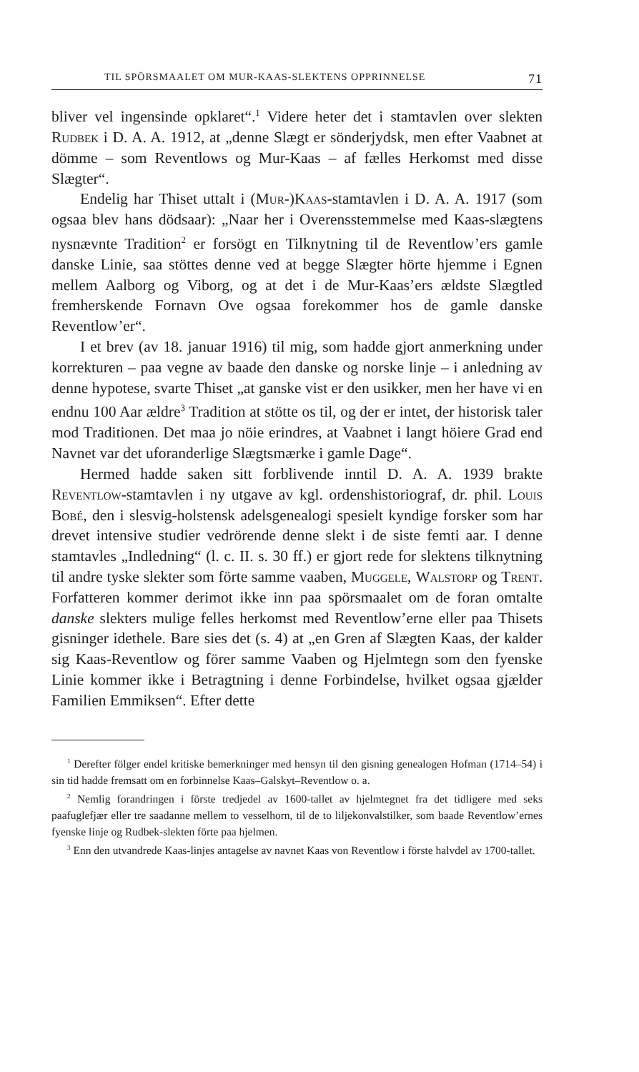TIL SPÖRSMAALET OM MUR-KAAS-SLEKTENS OPPRINNELSE 71
bliver vel ingensinde opklaret“.<sup>1</sup> Videre heter det i stamtavlen over slekten Rudbek i D. A. A. 1912, at „denne Slægt er sönderjydsk, men efter Vaabnet at dömme – som Reventlows og Mur-Kaas – af fælles Herkomst med disse Slægter“.
Endelig har Thiset uttalt i (Mur-)Kaas-stamtavlen i D. A. A. 1917 (som ogsaa blev hans dödsaar): „Naar her i Overensstemmelse med Kaas-slægtens nysnævnte Tradition<sup>2</sup> er forsögt en Tilknytning til de Reventlow’ers gamle danske Linie, saa stöttes denne ved at begge Slægter hörte hjemme i Egnen mellem Aalborg og Viborg, og at det i de Mur-Kaas’ers ældste Slægtled fremherskende Fornavn Ove ogsaa forekommer hos de gamle danske Reventlow’er“.
I et brev (av 18. januar 1916) til mig, som hadde gjort anmerkning under korrekturen – paa vegne av baade den danske og norske linje – i anledning av denne hypotese, svarte Thiset „at ganske vist er den usikker, men her have vi en endnu 100 Aar ældre<sup>3</sup> Tradition at stötte os til, og der er intet, der historisk taler mod Traditionen. Det maa jo nöie erindres, at Vaabnet i langt höiere Grad end Navnet var det uforanderlige Slægtsmærke i gamle Dage“.
Hermed hadde saken sitt forblivende inntil D. A. A. 1939 brakte Reventlow-stamtavlen i ny utgave av kgl. ordenshistoriograf, dr. phil. Louis Bobé, den i slesvig-holstensk adelsgenealogi spesielt kyndige forsker som har drevet intensive studier vedrörende denne slekt i de siste femti aar. I denne stamtavles „Indledning“ (l. c. II. s. 30 ff.) er gjort rede for slektens tilknytning til andre tyske slekter som förte samme vaaben, Muggele, Walstorp og Trent. Forfatteren kommer derimot ikke inn paa spörsmaalet om de foran omtalte danske slekters mulige felles herkomst med Reventlow’erne eller paa Thisets gisninger idethele. Bare sies det (s. 4) at „en Gren af Slægten Kaas, der kalder sig Kaas-Reventlow og förer samme Vaaben og Hjelmtegn som den fyenske Linie kommer ikke i Betragtning i denne Forbindelse, hvilket ogsaa gjælder Familien Emmiksen“. Efter dette
<sup>1</sup> Derefter fölger endel kritiske bemerkninger med hensyn til den gisning genealogen Hofman (1714–54) i sin tid hadde fremsatt om en forbinnelse Kaas–Galskyt–Reventlow o. a.
<sup>2</sup> Nemlig forandringen i förste tredjedel av 1600-tallet av hjelmtegnet fra det tidligere med seks paafuglefjær eller tre saadanne mellem to vesselhorn, til de to liljekonvalstilker, som baade Reventlow’ernes fyenske linje og Rudbek-slekten förte paa hjelmen.
<sup>3</sup> Enn den utvandrede Kaas-linjes antagelse av navnet Kaas von Reventlow i förste halvdel av 1700-tallet.